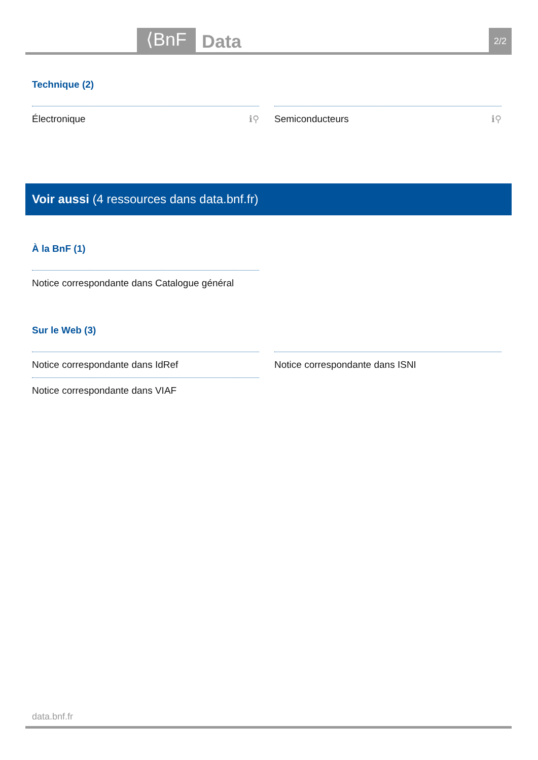⟨BnF Data 2/2
Technique (2)
Électronique ℹ⚲
Semiconducteurs ℹ⚲
Voir aussi (4 ressources dans data.bnf.fr)
À la BnF (1)
Notice correspondante dans Catalogue général
Sur le Web (3)
Notice correspondante dans IdRef
Notice correspondante dans ISNI
Notice correspondante dans VIAF
data.bnf.fr